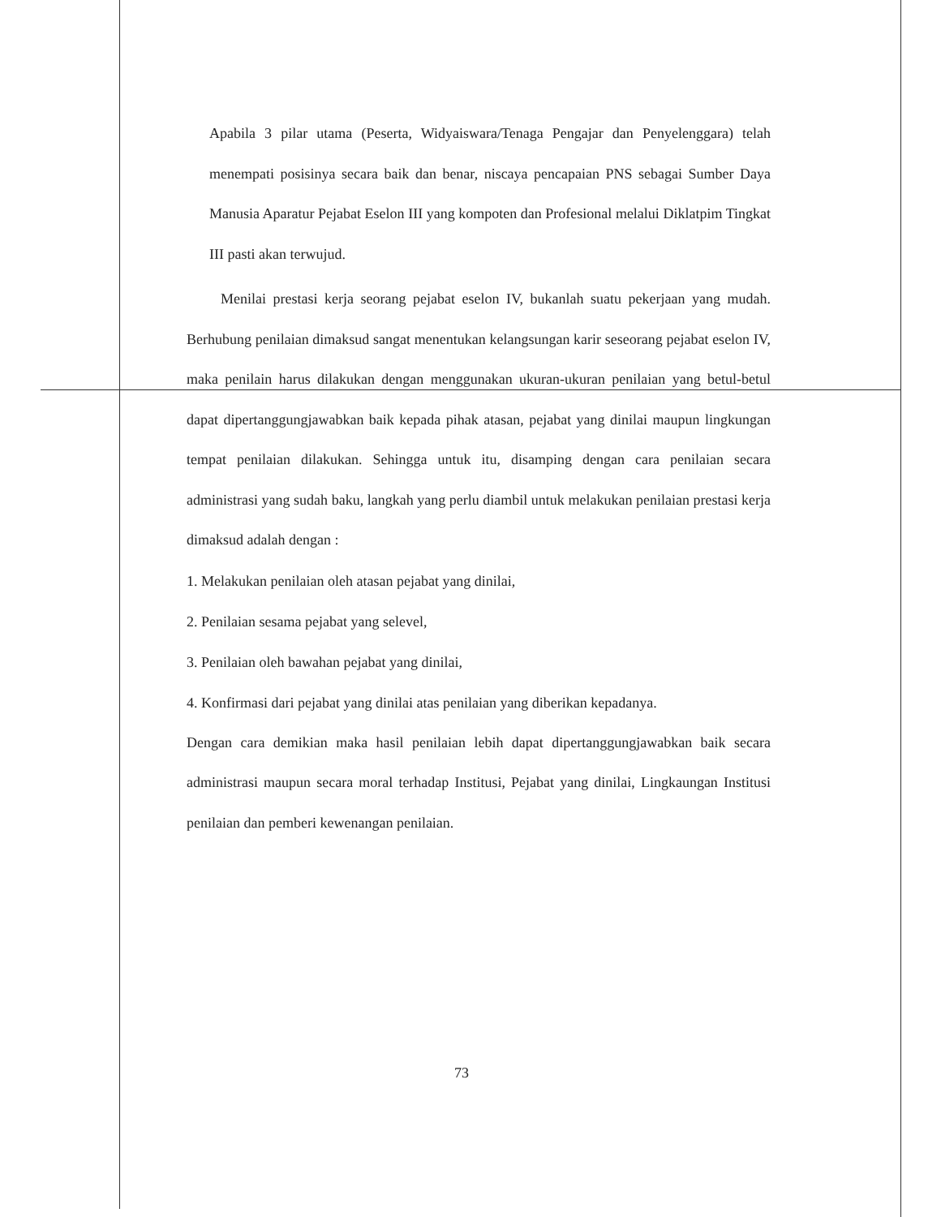Apabila 3 pilar utama (Peserta, Widyaiswara/Tenaga Pengajar dan Penyelenggara) telah menempati posisinya secara baik dan benar, niscaya pencapaian PNS sebagai Sumber Daya Manusia Aparatur Pejabat Eselon III yang kompoten dan Profesional melalui Diklatpim Tingkat III pasti akan terwujud.
Menilai prestasi kerja seorang pejabat eselon IV, bukanlah suatu pekerjaan yang mudah. Berhubung penilaian dimaksud sangat menentukan kelangsungan karir seseorang pejabat eselon IV, maka penilain harus dilakukan dengan menggunakan ukuran-ukuran penilaian yang betul-betul dapat dipertanggungjawabkan baik kepada pihak atasan, pejabat yang dinilai maupun lingkungan tempat penilaian dilakukan. Sehingga untuk itu, disamping dengan cara penilaian secara administrasi yang sudah baku, langkah yang perlu diambil untuk melakukan penilaian prestasi kerja dimaksud adalah dengan :
1. Melakukan penilaian oleh atasan pejabat yang dinilai,
2. Penilaian sesama pejabat yang selevel,
3. Penilaian oleh bawahan pejabat yang dinilai,
4. Konfirmasi dari pejabat yang dinilai atas penilaian yang diberikan kepadanya.
Dengan cara demikian maka hasil penilaian lebih dapat dipertanggungjawabkan baik secara administrasi maupun secara moral terhadap Institusi, Pejabat yang dinilai, Lingkaungan Institusi penilaian dan pemberi kewenangan penilaian.
73